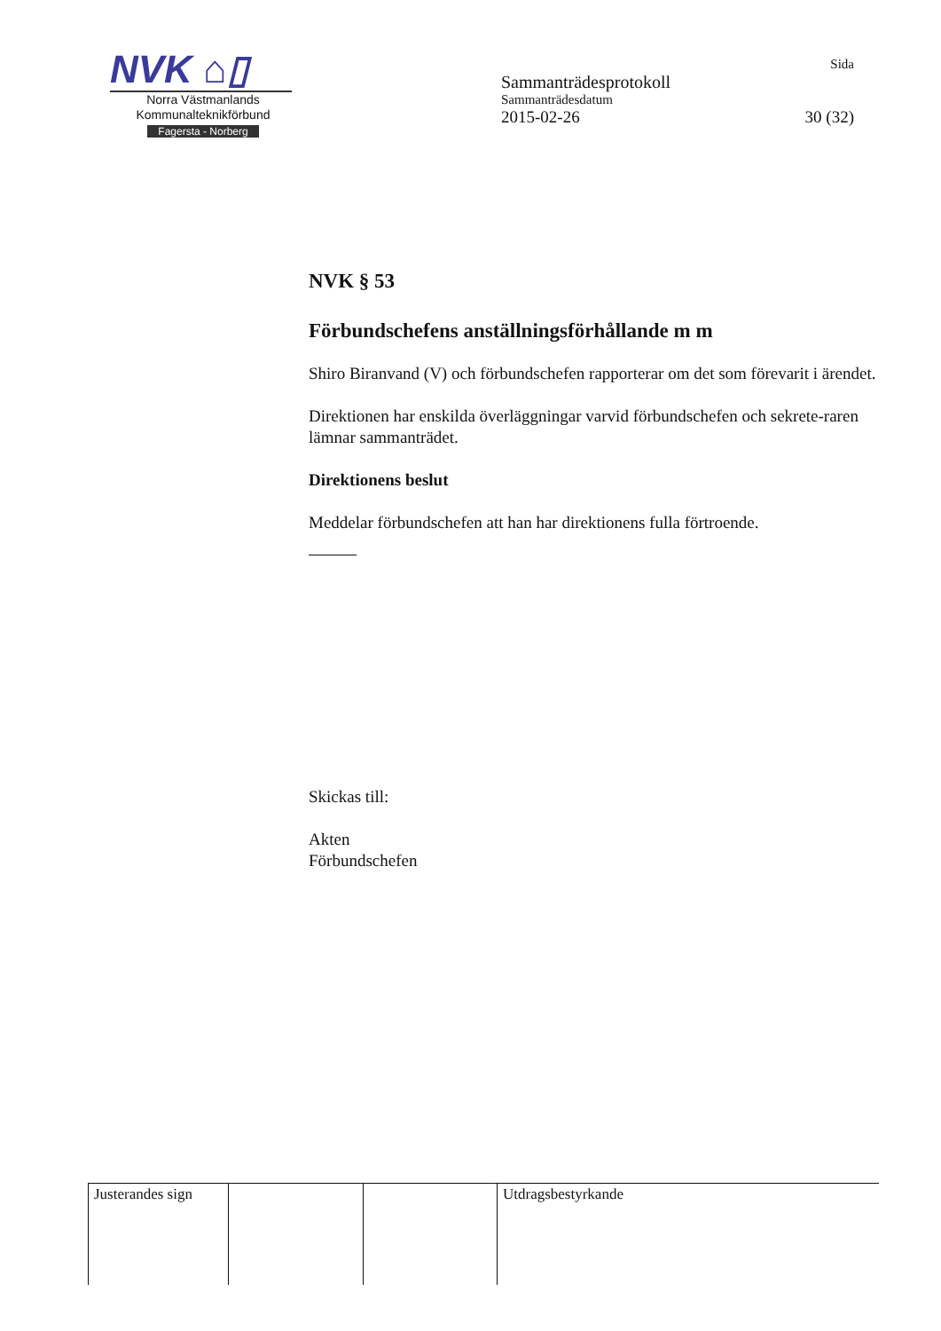NVK ⌂▯
Norra Västmanlands
Kommunalteknikförbund
Fagersta - Norberg
Sida
Sammanträdesprotokoll
Sammanträdesdatum
2015-02-26 30 (32)
NVK § 53
Förbundschefens anställningsförhållande m m
Shiro Biranvand (V) och förbundschefen rapporterar om det som förevarit i ärendet.
Direktionen har enskilda överläggningar varvid förbundschefen och sekrete-raren lämnar sammanträdet.
Direktionens beslut
Meddelar förbundschefen att han har direktionens fulla förtroende.
Skickas till:
Akten
Förbundschefen
| Justerandes sign | | | Utdragsbestyrkande |